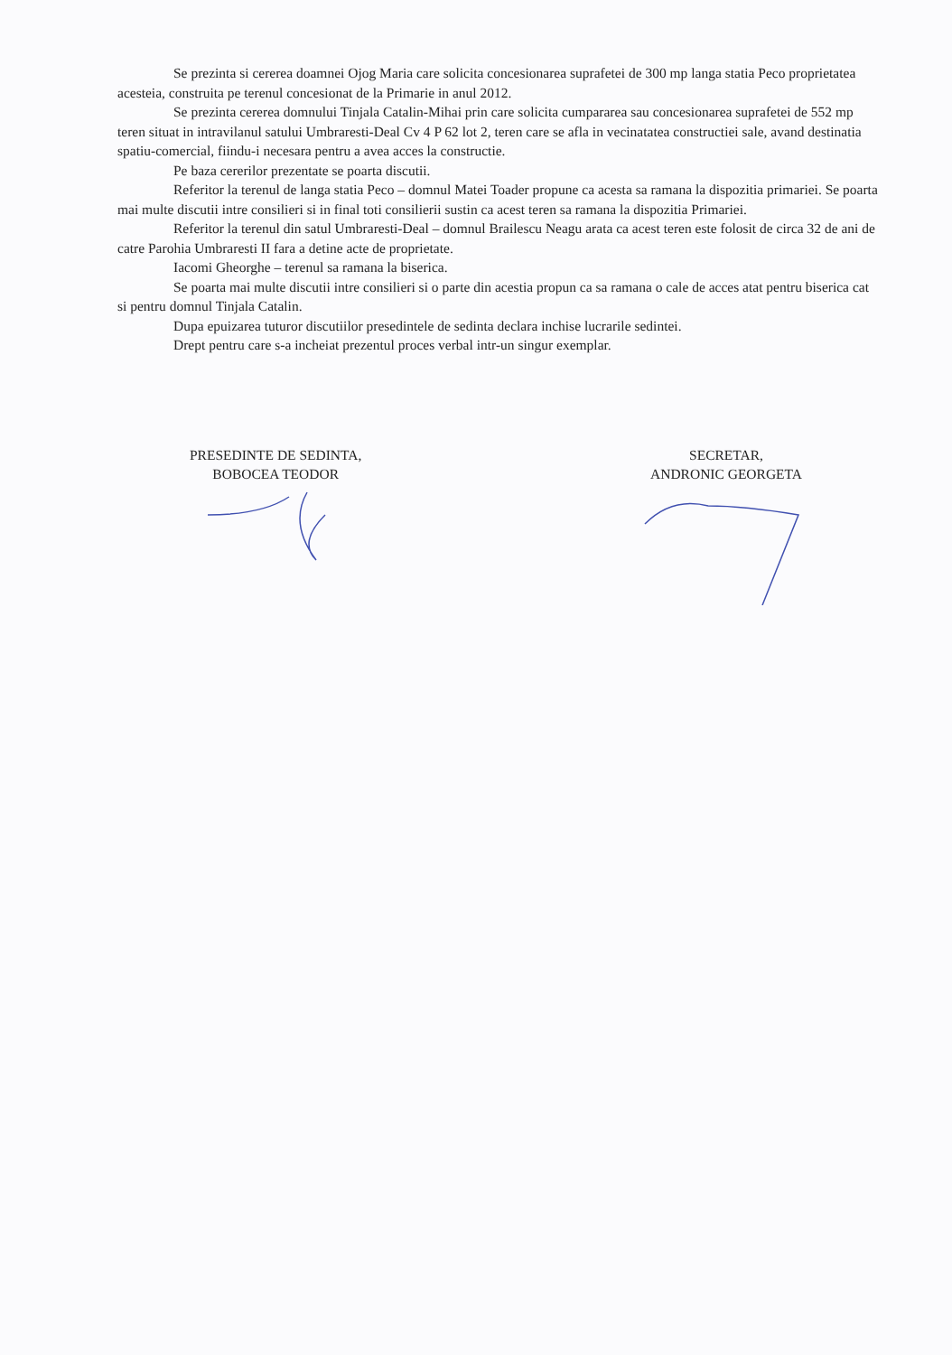Se prezinta si cererea doamnei Ojog Maria care solicita concesionarea suprafetei de 300 mp langa statia Peco proprietatea acesteia, construita pe terenul concesionat de la Primarie in anul 2012.
Se prezinta cererea domnului Tinjala Catalin-Mihai prin care solicita cumpararea sau concesionarea suprafetei de 552 mp teren situat in intravilanul satului Umbraresti-Deal Cv 4 P 62 lot 2, teren care se afla in vecinatatea constructiei sale, avand destinatia spatiu-comercial, fiindu-i necesara pentru a avea acces la constructie.
Pe baza cererilor prezentate se poarta discutii.
Referitor la terenul de langa statia Peco – domnul Matei Toader propune ca acesta sa ramana la dispozitia primariei. Se poarta mai multe discutii intre consilieri si in final toti consilierii sustin ca acest teren sa ramana la dispozitia Primariei.
Referitor la terenul din satul Umbraresti-Deal – domnul Brailescu Neagu arata ca acest teren este folosit de circa 32 de ani de catre Parohia Umbraresti II fara a detine acte de proprietate.
Iacomi Gheorghe – terenul sa ramana la biserica.
Se poarta mai multe discutii intre consilieri si o parte din acestia propun ca sa ramana o cale de acces atat pentru biserica cat si pentru domnul Tinjala Catalin.
Dupa epuizarea tuturor discutiilor presedintele de sedinta declara inchise lucrarile sedintei.
Drept pentru care s-a incheiat prezentul proces verbal intr-un singur exemplar.
PRESEDINTE DE SEDINTA,
BOBOCEA TEODOR
SECRETAR,
ANDRONIC GEORGETA